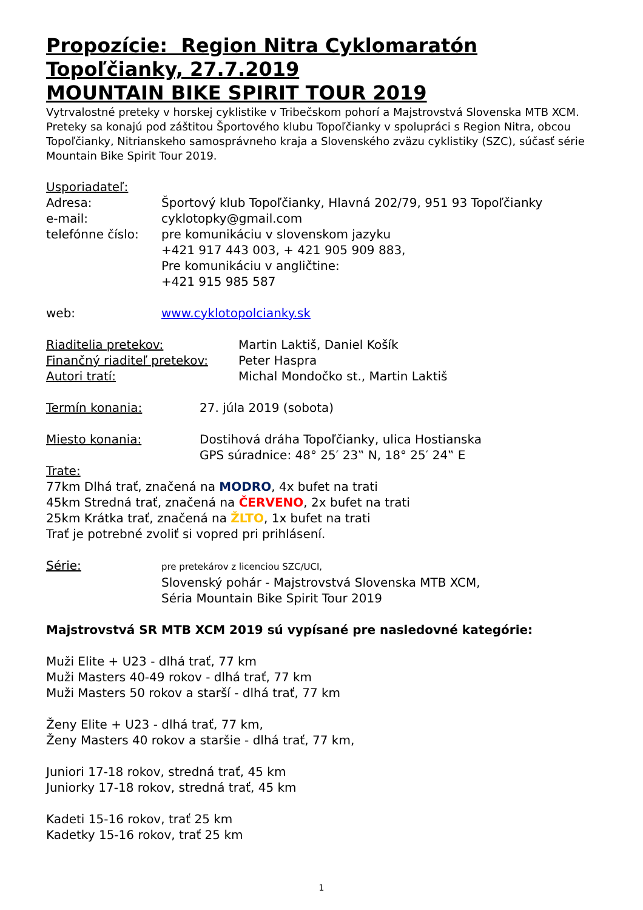Propozície: Region Nitra Cyklomaratón
Topoľčianky, 27.7.2019
MOUNTAIN BIKE SPIRIT TOUR 2019
Vytrvalostné preteky v horskej cyklistike v Tribečskom pohorí a Majstrovstvá Slovenska MTB XCM. Preteky sa konajú pod záštitou Športového klubu Topoľčianky v spolupráci s Region Nitra, obcou Topoľčianky, Nitrianskeho samosprávneho kraja a Slovenského zväzu cyklistiky (SZC), súčasť série Mountain Bike Spirit Tour 2019.
Usporiadateľ:
Adresa: Športový klub Topoľčianky, Hlavná 202/79, 951 93 Topoľčianky
e-mail: cyklotopky@gmail.com
telefónne číslo:
pre komunikáciu v slovenskom jazyku
+421 917 443 003, + 421 905 909 883,
Pre komunikáciu v angličtine:
+421 915 985 587
web: www.cyklotopolcianky.sk
Riaditelia pretekov: Martin Laktiš, Daniel Košík
Finančný riaditeľ pretekov:
Peter Haspra
Autori tratí: Michal Mondočko st., Martin Laktiš
Termín konania: 27. júla 2019 (sobota)
Miesto konania: Dostihová dráha Topoľčianky, ulica Hostianska
GPS súradnice: 48° 25′ 23‟ N, 18° 25′ 24‟ E
Trate:
77km Dlhá trať, značená na MODRO, 4x bufet na trati
45km Stredná trať, značená na ČERVENO, 2x bufet na trati
25km Krátka trať, značená na ŽLTO, 1x bufet na trati
Trať je potrebné zvoliť si vopred pri prihlásení.
Série:
pre pretekárov z licenciou SZC/UCI,
Slovenský pohár - Majstrovstvá Slovenska MTB XCM,
Séria Mountain Bike Spirit Tour 2019
Majstrovstvá SR MTB XCM 2019 sú vypísané pre nasledovné kategórie:
Muži Elite + U23 - dlhá trať, 77 km
Muži Masters 40-49 rokov - dlhá trať, 77 km
Muži Masters 50 rokov a starší - dlhá trať, 77 km
Ženy Elite + U23 - dlhá trať, 77 km,
Ženy Masters 40 rokov a staršie - dlhá trať, 77 km,
Juniori 17-18 rokov, stredná trať, 45 km
Juniorky 17-18 rokov, stredná trať, 45 km
Kadeti 15-16 rokov, trať 25 km
Kadetky 15-16 rokov, trať 25 km
1